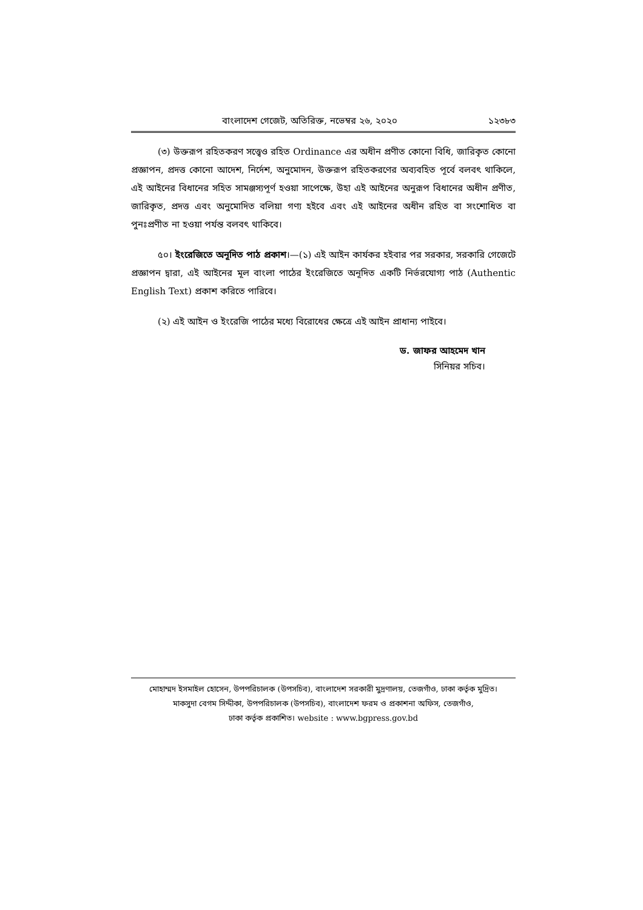বাংলাদেশ গেজেট, অতিরিক্ত, নভেম্বর ২৬, ২০২০ ১২৩৮৩
(৩) উক্তরূপ রহিতকরণ সত্ত্বেও রহিত Ordinance এর অধীন প্রণীত কোনো বিধি, জারিকৃত কোনো প্রজ্ঞাপন, প্রদত্ত কোনো আদেশ, নির্দেশ, অনুমোদন, উক্তরূপ রহিতকরণের অব্যবহিত পূর্বে বলবৎ থাকিলে, এই আইনের বিধানের সহিত সামঞ্জস্যপূর্ণ হওয়া সাপেক্ষে, উহা এই আইনের অনুরূপ বিধানের অধীন প্রণীত, জারিকৃত, প্রদত্ত এবং অনুমোদিত বলিয়া গণ্য হইবে এবং এই আইনের অধীন রহিত বা সংশোধিত বা পুনঃপ্রণীত না হওয়া পর্যন্ত বলবৎ থাকিবে।
৫০। ইংরেজিতে অনূদিত পাঠ প্রকাশ।—(১) এই আইন কার্যকর হইবার পর সরকার, সরকারি গেজেটে প্রজ্ঞাপন দ্বারা, এই আইনের মূল বাংলা পাঠের ইংরেজিতে অনূদিত একটি নির্ভরযোগ্য পাঠ (Authentic English Text) প্রকাশ করিতে পারিবে।
(২) এই আইন ও ইংরেজি পাঠের মধ্যে বিরোধের ক্ষেত্রে এই আইন প্রাধান্য পাইবে।
ড. জাফর আহমেদ খান
সিনিয়র সচিব।
মোহাম্মদ ইসমাইল হোসেন, উপপরিচালক (উপসচিব), বাংলাদেশ সরকারী মুদ্রণালয়, তেজগাঁও, ঢাকা কর্তৃক মুদ্রিত।
মাকসুদা বেগম সিদ্দীকা, উপপরিচালক (উপসচিব), বাংলাদেশ ফরম ও প্রকাশনা অফিস, তেজগাঁও,
ঢাকা কর্তৃক প্রকাশিত। website : www.bgpress.gov.bd